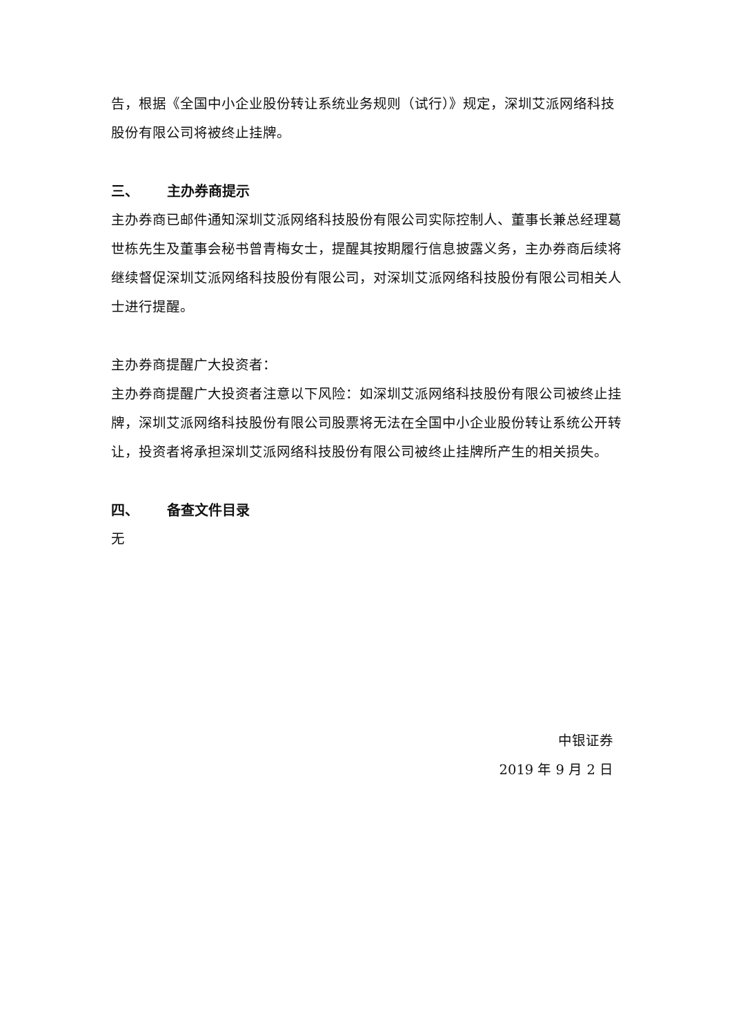告，根据《全国中小企业股份转让系统业务规则（试行）》规定，深圳艾派网络科技股份有限公司将被终止挂牌。
三、 主办券商提示
主办券商已邮件通知深圳艾派网络科技股份有限公司实际控制人、董事长兼总经理葛世栋先生及董事会秘书曾青梅女士，提醒其按期履行信息披露义务，主办券商后续将继续督促深圳艾派网络科技股份有限公司，对深圳艾派网络科技股份有限公司相关人士进行提醒。
主办券商提醒广大投资者：
主办券商提醒广大投资者注意以下风险：如深圳艾派网络科技股份有限公司被终止挂牌，深圳艾派网络科技股份有限公司股票将无法在全国中小企业股份转让系统公开转让，投资者将承担深圳艾派网络科技股份有限公司被终止挂牌所产生的相关损失。
四、 备查文件目录
无
中银证券
2019 年 9 月 2 日